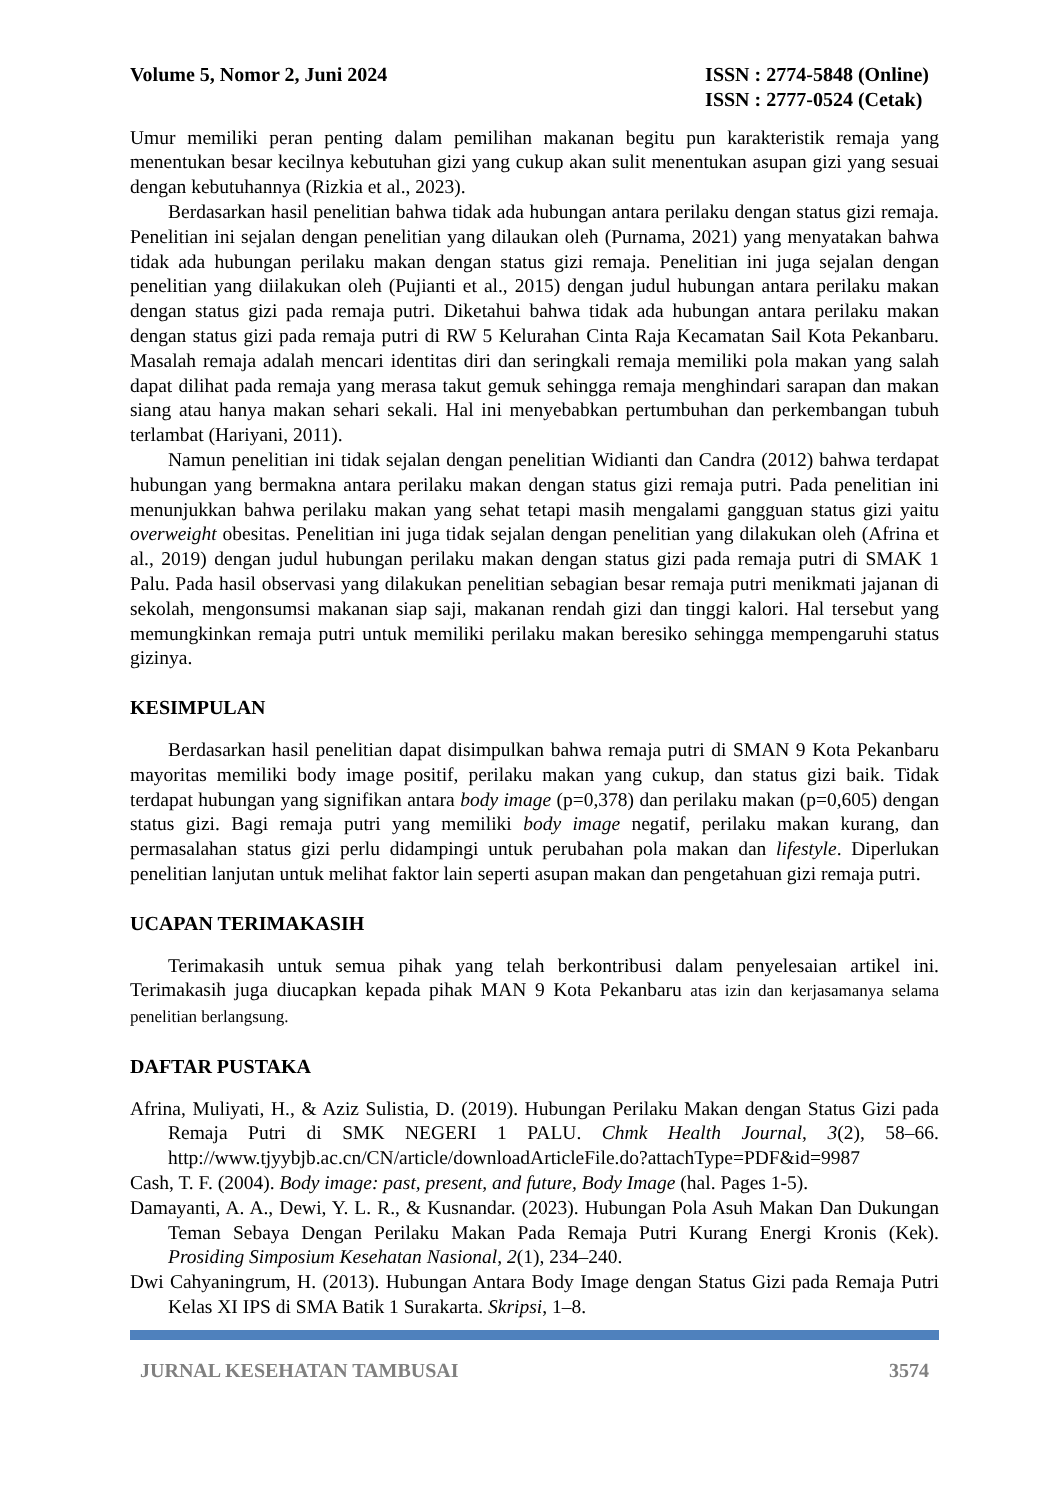Volume 5, Nomor 2, Juni 2024 ISSN : 2774-5848 (Online)
ISSN : 2777-0524 (Cetak)
Umur memiliki peran penting dalam pemilihan makanan begitu pun karakteristik remaja yang menentukan besar kecilnya kebutuhan gizi yang cukup akan sulit menentukan asupan gizi yang sesuai dengan kebutuhannya (Rizkia et al., 2023).
Berdasarkan hasil penelitian bahwa tidak ada hubungan antara perilaku dengan status gizi remaja. Penelitian ini sejalan dengan penelitian yang dilaukan oleh (Purnama, 2021) yang menyatakan bahwa tidak ada hubungan perilaku makan dengan status gizi remaja. Penelitian ini juga sejalan dengan penelitian yang diilakukan oleh (Pujianti et al., 2015) dengan judul hubungan antara perilaku makan dengan status gizi pada remaja putri. Diketahui bahwa tidak ada hubungan antara perilaku makan dengan status gizi pada remaja putri di RW 5 Kelurahan Cinta Raja Kecamatan Sail Kota Pekanbaru. Masalah remaja adalah mencari identitas diri dan seringkali remaja memiliki pola makan yang salah dapat dilihat pada remaja yang merasa takut gemuk sehingga remaja menghindari sarapan dan makan siang atau hanya makan sehari sekali. Hal ini menyebabkan pertumbuhan dan perkembangan tubuh terlambat (Hariyani, 2011).
Namun penelitian ini tidak sejalan dengan penelitian Widianti dan Candra (2012) bahwa terdapat hubungan yang bermakna antara perilaku makan dengan status gizi remaja putri. Pada penelitian ini menunjukkan bahwa perilaku makan yang sehat tetapi masih mengalami gangguan status gizi yaitu overweight obesitas. Penelitian ini juga tidak sejalan dengan penelitian yang dilakukan oleh (Afrina et al., 2019) dengan judul hubungan perilaku makan dengan status gizi pada remaja putri di SMAK 1 Palu. Pada hasil observasi yang dilakukan penelitian sebagian besar remaja putri menikmati jajanan di sekolah, mengonsumsi makanan siap saji, makanan rendah gizi dan tinggi kalori. Hal tersebut yang memungkinkan remaja putri untuk memiliki perilaku makan beresiko sehingga mempengaruhi status gizinya.
KESIMPULAN
Berdasarkan hasil penelitian dapat disimpulkan bahwa remaja putri di SMAN 9 Kota Pekanbaru mayoritas memiliki body image positif, perilaku makan yang cukup, dan status gizi baik. Tidak terdapat hubungan yang signifikan antara body image (p=0,378) dan perilaku makan (p=0,605) dengan status gizi. Bagi remaja putri yang memiliki body image negatif, perilaku makan kurang, dan permasalahan status gizi perlu didampingi untuk perubahan pola makan dan lifestyle. Diperlukan penelitian lanjutan untuk melihat faktor lain seperti asupan makan dan pengetahuan gizi remaja putri.
UCAPAN TERIMAKASIH
Terimakasih untuk semua pihak yang telah berkontribusi dalam penyelesaian artikel ini. Terimakasih juga diucapkan kepada pihak MAN 9 Kota Pekanbaru atas izin dan kerjasamanya selama penelitian berlangsung.
DAFTAR PUSTAKA
Afrina, Muliyati, H., & Aziz Sulistia, D. (2019). Hubungan Perilaku Makan dengan Status Gizi pada Remaja Putri di SMK NEGERI 1 PALU. Chmk Health Journal, 3(2), 58–66. http://www.tjyybjb.ac.cn/CN/article/downloadArticleFile.do?attachType=PDF&id=9987
Cash, T. F. (2004). Body image: past, present, and future, Body Image (hal. Pages 1-5).
Damayanti, A. A., Dewi, Y. L. R., & Kusnandar. (2023). Hubungan Pola Asuh Makan Dan Dukungan Teman Sebaya Dengan Perilaku Makan Pada Remaja Putri Kurang Energi Kronis (Kek). Prosiding Simposium Kesehatan Nasional, 2(1), 234–240.
Dwi Cahyaningrum, H. (2013). Hubungan Antara Body Image dengan Status Gizi pada Remaja Putri Kelas XI IPS di SMA Batik 1 Surakarta. Skripsi, 1–8.
JURNAL KESEHATAN TAMBUSAI 3574